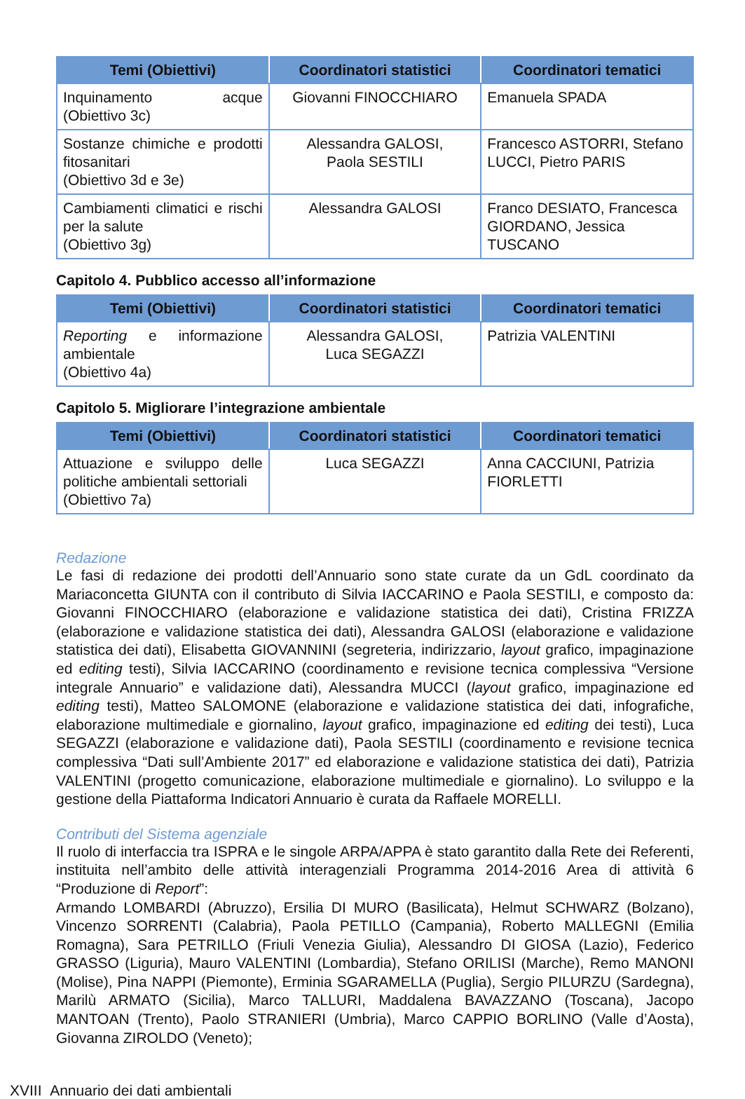| Temi (Obiettivi) | Coordinatori statistici | Coordinatori tematici |
| --- | --- | --- |
| Inquinamento acque (Obiettivo 3c) | Giovanni FINOCCHIARO | Emanuela SPADA |
| Sostanze chimiche e prodotti fitosanitari (Obiettivo 3d e 3e) | Alessandra GALOSI, Paola SESTILI | Francesco ASTORRI, Stefano LUCCI, Pietro PARIS |
| Cambiamenti climatici e rischi per la salute (Obiettivo 3g) | Alessandra GALOSI | Franco DESIATO, Francesca GIORDANO, Jessica TUSCANO |
Capitolo 4. Pubblico accesso all’informazione
| Temi (Obiettivi) | Coordinatori statistici | Coordinatori tematici |
| --- | --- | --- |
| Reporting e informazione ambientale (Obiettivo 4a) | Alessandra GALOSI, Luca SEGAZZI | Patrizia VALENTINI |
Capitolo 5. Migliorare l’integrazione ambientale
| Temi (Obiettivi) | Coordinatori statistici | Coordinatori tematici |
| --- | --- | --- |
| Attuazione e sviluppo delle politiche ambientali settoriali (Obiettivo 7a) | Luca SEGAZZI | Anna CACCIUNI, Patrizia FIORLETTI |
Redazione
Le fasi di redazione dei prodotti dell’Annuario sono state curate da un GdL coordinato da Mariaconcetta GIUNTA con il contributo di Silvia IACCARINO e Paola SESTILI, e composto da: Giovanni FINOCCHIARO (elaborazione e validazione statistica dei dati), Cristina FRIZZA (elaborazione e validazione statistica dei dati), Alessandra GALOSI (elaborazione e validazione statistica dei dati), Elisabetta GIOVANNINI (segreteria, indirizzario, layout grafico, impaginazione ed editing testi), Silvia IACCARINO (coordinamento e revisione tecnica complessiva “Versione integrale Annuario” e validazione dati), Alessandra MUCCI (layout grafico, impaginazione ed editing testi), Matteo SALOMONE (elaborazione e validazione statistica dei dati, infografiche, elaborazione multimediale e giornalino, layout grafico, impaginazione ed editing dei testi), Luca SEGAZZI (elaborazione e validazione dati), Paola SESTILI (coordinamento e revisione tecnica complessiva “Dati sull’Ambiente 2017” ed elaborazione e validazione statistica dei dati), Patrizia VALENTINI (progetto comunicazione, elaborazione multimediale e giornalino). Lo sviluppo e la gestione della Piattaforma Indicatori Annuario è curata da Raffaele MORELLI.
Contributi del Sistema agenziale
Il ruolo di interfaccia tra ISPRA e le singole ARPA/APPA è stato garantito dalla Rete dei Referenti, instituita nell’ambito delle attività interagenziali Programma 2014-2016 Area di attività 6 “Produzione di Report”:
Armando LOMBARDI (Abruzzo), Ersilia DI MURO (Basilicata), Helmut SCHWARZ (Bolzano), Vincenzo SORRENTI (Calabria), Paola PETILLO (Campania), Roberto MALLEGNI (Emilia Romagna), Sara PETRILLO (Friuli Venezia Giulia), Alessandro DI GIOSA (Lazio), Federico GRASSO (Liguria), Mauro VALENTINI (Lombardia), Stefano ORILISI (Marche), Remo MANONI (Molise), Pina NAPPI (Piemonte), Erminia SGARAMELLA (Puglia), Sergio PILURZU (Sardegna), Marilù ARMATO (Sicilia), Marco TALLURI, Maddalena BAVAZZANO (Toscana), Jacopo MANTOAN (Trento), Paolo STRANIERI (Umbria), Marco CAPPIO BORLINO (Valle d’Aosta), Giovanna ZIROLDO (Veneto);
XVIII Annuario dei dati ambientali